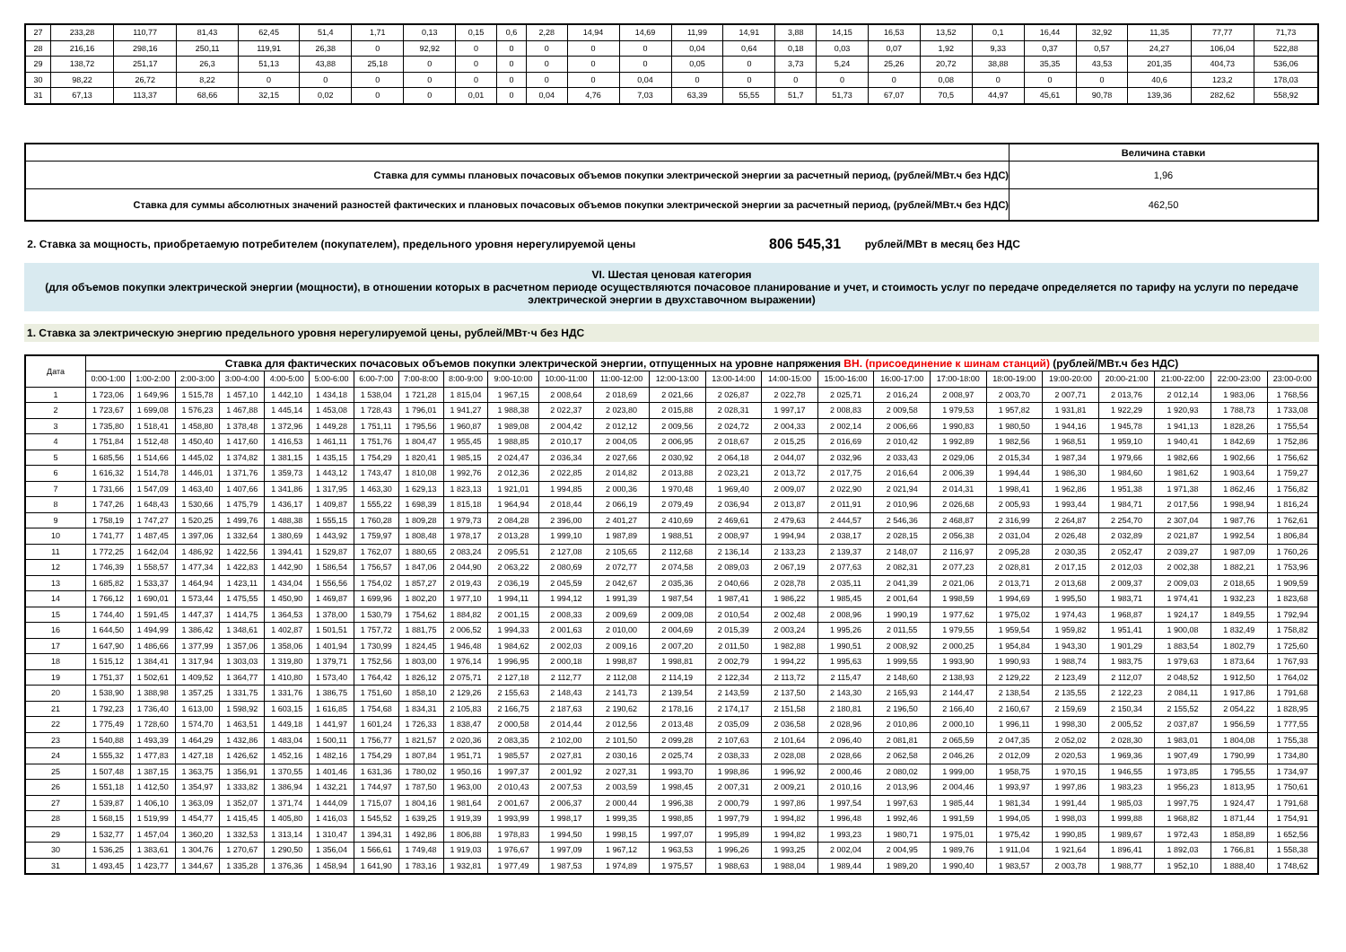| 27 | 233,28 | 110,77 | 81,43 | 62,45 | 51,4 | 1,71 | 0,13 | 0,15 | 0,6 | 2,28 | 14,94 | 14,69 | 11,99 | 14,91 | 3,88 | 14,15 | 16,53 | 13,52 | 0,1 | 16,44 | 32,92 | 11,35 | 77,77 | 71,73 |
| 28 | 216,16 | 298,16 | 250,11 | 119,91 | 26,38 | 0 | 92,92 | 0 | 0 | 0 | 0 | 0 | 0,04 | 0,64 | 0,18 | 0,03 | 0,07 | 1,92 | 9,33 | 0,37 | 0,57 | 24,27 | 106,04 | 522,88 |
| 29 | 138,72 | 251,17 | 26,3 | 51,13 | 43,88 | 25,18 | 0 | 0 | 0 | 0 | 0 | 0 | 0,05 | 0 | 3,73 | 5,24 | 25,26 | 20,72 | 38,88 | 35,35 | 43,53 | 201,35 | 404,73 | 536,06 |
| 30 | 98,22 | 26,72 | 8,22 | 0 | 0 | 0 | 0 | 0 | 0 | 0 | 0 | 0,04 | 0 | 0 | 0 | 0 | 0 | 0,08 | 0 | 0 | 0 | 40,6 | 123,2 | 178,03 |
| 31 | 67,13 | 113,37 | 68,66 | 32,15 | 0,02 | 0 | 0 | 0,01 | 0 | 0,04 | 4,76 | 7,03 | 63,39 | 55,55 | 51,7 | 51,73 | 67,07 | 70,5 | 44,97 | 45,61 | 90,78 | 139,36 | 282,62 | 558,92 |
| | Величина ставки |
| Ставка для суммы плановых почасовых объемов покупки электрической энергии за расчетный период, (рублей/МВт.ч без НДС) | 1,96 |
| Ставка для суммы абсолютных значений разностей фактических и плановых почасовых объемов покупки электрической энергии за расчетный период, (рублей/МВт.ч без НДС) | 462,50 |
2. Ставка за мощность, приобретаемую потребителем (покупателем), предельного уровня нерегулируемой цены 806 545,31 рублей/МВт в месяц без НДС
VI. Шестая ценовая категория
(для объемов покупки электрической энергии (мощности), в отношении которых в расчетном периоде осуществляются почасовое планирование и учет, и стоимость услуг по передаче определяется по тарифу на услуги по передаче электрической энергии в двухставочном выражении)
1. Ставка за электрическую энергию предельного уровня нерегулируемой цены, рублей/МВт·ч без НДС
| Дата | Ставка для фактических почасовых объемов покупки электрической энергии, отпущенных на уровне напряжения ВН. (присоединение к шинам станций) (рублей/МВт.ч без НДС) | | | | | | | | | | | | | | | | | | | | | | | |
| --- | --- | --- | --- | --- | --- | --- | --- | --- | --- | --- | --- | --- | --- | --- | --- | --- | --- | --- | --- | --- | --- | --- | --- | --- |
| | 0:00-1:00 | 1:00-2:00 | 2:00-3:00 | 3:00-4:00 | 4:00-5:00 | 5:00-6:00 | 6:00-7:00 | 7:00-8:00 | 8:00-9:00 | 9:00-10:00 | 10:00-11:00 | 11:00-12:00 | 12:00-13:00 | 13:00-14:00 | 14:00-15:00 | 15:00-16:00 | 16:00-17:00 | 17:00-18:00 | 18:00-19:00 | 19:00-20:00 | 20:00-21:00 | 21:00-22:00 | 22:00-23:00 | 23:00-0:00 |
| 1 | 1 723,06 | 1 649,96 | 1 515,78 | 1 457,10 | 1 442,10 | 1 434,18 | 1 538,04 | 1 721,28 | 1 815,04 | 1 967,15 | 2 008,64 | 2 018,69 | 2 021,66 | 2 026,87 | 2 022,78 | 2 025,71 | 2 016,24 | 2 008,97 | 2 003,70 | 2 007,71 | 2 013,76 | 2 012,14 | 1 983,06 | 1 768,56 |
| 2 | 1 723,67 | 1 699,08 | 1 576,23 | 1 467,88 | 1 445,14 | 1 453,08 | 1 728,43 | 1 796,01 | 1 941,27 | 1 988,38 | 2 022,37 | 2 023,80 | 2 015,88 | 2 028,31 | 1 997,17 | 2 008,83 | 2 009,58 | 1 979,53 | 1 957,82 | 1 931,81 | 1 922,29 | 1 920,93 | 1 788,73 | 1 733,08 |
| 3 | 1 735,80 | 1 518,41 | 1 458,80 | 1 378,48 | 1 372,96 | 1 449,28 | 1 751,11 | 1 795,56 | 1 960,87 | 1 989,08 | 2 004,42 | 2 012,12 | 2 009,56 | 2 024,72 | 2 004,33 | 2 002,14 | 2 006,66 | 1 990,83 | 1 980,50 | 1 944,16 | 1 945,78 | 1 941,13 | 1 828,26 | 1 755,54 |
| 4 | 1 751,84 | 1 512,48 | 1 450,40 | 1 417,60 | 1 416,53 | 1 461,11 | 1 751,76 | 1 804,47 | 1 955,45 | 1 988,85 | 2 010,17 | 2 004,05 | 2 006,95 | 2 018,67 | 2 015,25 | 2 016,69 | 2 010,42 | 1 992,89 | 1 982,56 | 1 968,51 | 1 959,10 | 1 940,41 | 1 842,69 | 1 752,86 |
| 5 | 1 685,56 | 1 514,66 | 1 445,02 | 1 374,82 | 1 381,15 | 1 435,15 | 1 754,29 | 1 820,41 | 1 985,15 | 2 024,47 | 2 036,34 | 2 027,66 | 2 030,92 | 2 064,18 | 2 044,07 | 2 032,96 | 2 033,43 | 2 029,06 | 2 015,34 | 1 987,34 | 1 979,66 | 1 982,66 | 1 902,66 | 1 756,62 |
| 6 | 1 616,32 | 1 514,78 | 1 446,01 | 1 371,76 | 1 359,73 | 1 443,12 | 1 743,47 | 1 810,08 | 1 992,76 | 2 012,36 | 2 022,85 | 2 014,82 | 2 013,88 | 2 023,21 | 2 013,72 | 2 017,75 | 2 016,64 | 2 006,39 | 1 994,44 | 1 986,30 | 1 984,60 | 1 981,62 | 1 903,64 | 1 759,27 |
| 7 | 1 731,66 | 1 547,09 | 1 463,40 | 1 407,66 | 1 341,86 | 1 317,95 | 1 463,30 | 1 629,13 | 1 823,13 | 1 921,01 | 1 994,85 | 2 000,36 | 1 970,48 | 1 969,40 | 2 009,07 | 2 022,90 | 2 021,94 | 2 014,31 | 1 998,41 | 1 962,86 | 1 951,38 | 1 971,38 | 1 862,46 | 1 756,82 |
| 8 | 1 747,26 | 1 648,43 | 1 530,66 | 1 475,79 | 1 436,17 | 1 409,87 | 1 555,22 | 1 698,39 | 1 815,18 | 1 964,94 | 2 018,44 | 2 066,19 | 2 079,49 | 2 036,94 | 2 013,87 | 2 011,91 | 2 010,96 | 2 026,68 | 2 005,93 | 1 993,44 | 1 984,71 | 2 017,56 | 1 998,94 | 1 816,24 |
| 9 | 1 758,19 | 1 747,27 | 1 520,25 | 1 499,76 | 1 488,38 | 1 555,15 | 1 760,28 | 1 809,28 | 1 979,73 | 2 084,28 | 2 396,00 | 2 401,27 | 2 410,69 | 2 469,61 | 2 479,63 | 2 444,57 | 2 546,36 | 2 468,87 | 2 316,99 | 2 264,87 | 2 254,70 | 2 307,04 | 1 987,76 | 1 762,61 |
| 10 | 1 741,77 | 1 487,45 | 1 397,06 | 1 332,64 | 1 380,69 | 1 443,92 | 1 759,97 | 1 808,48 | 1 978,17 | 2 013,28 | 1 999,10 | 1 987,89 | 1 988,51 | 2 008,97 | 1 994,94 | 2 038,17 | 2 028,15 | 2 056,38 | 2 031,04 | 2 026,48 | 2 032,89 | 2 021,87 | 1 992,54 | 1 806,84 |
| 11 | 1 772,25 | 1 642,04 | 1 486,92 | 1 422,56 | 1 394,41 | 1 529,87 | 1 762,07 | 1 880,65 | 2 083,24 | 2 095,51 | 2 127,08 | 2 105,65 | 2 112,68 | 2 136,14 | 2 133,23 | 2 139,37 | 2 148,07 | 2 116,97 | 2 095,28 | 2 030,35 | 2 052,47 | 2 039,27 | 1 987,09 | 1 760,26 |
| 12 | 1 746,39 | 1 558,57 | 1 477,34 | 1 422,83 | 1 442,90 | 1 586,54 | 1 756,57 | 1 847,06 | 2 044,90 | 2 063,22 | 2 080,69 | 2 072,77 | 2 074,58 | 2 089,03 | 2 067,19 | 2 077,63 | 2 082,31 | 2 077,23 | 2 028,81 | 2 017,15 | 2 012,03 | 2 002,38 | 1 882,21 | 1 753,96 |
| 13 | 1 685,82 | 1 533,37 | 1 464,94 | 1 423,11 | 1 434,04 | 1 556,56 | 1 754,02 | 1 857,27 | 2 019,43 | 2 036,19 | 2 045,59 | 2 042,67 | 2 035,36 | 2 040,66 | 2 028,78 | 2 035,11 | 2 041,39 | 2 021,06 | 2 013,71 | 2 013,68 | 2 009,37 | 2 009,03 | 2 018,65 | 1 909,59 |
| 14 | 1 766,12 | 1 690,01 | 1 573,44 | 1 475,55 | 1 450,90 | 1 469,87 | 1 699,96 | 1 802,20 | 1 977,10 | 1 994,11 | 1 994,12 | 1 991,39 | 1 987,54 | 1 987,41 | 1 986,22 | 1 985,45 | 2 001,64 | 1 998,59 | 1 994,69 | 1 995,50 | 1 983,71 | 1 974,41 | 1 932,23 | 1 823,68 |
| 15 | 1 744,40 | 1 591,45 | 1 447,37 | 1 414,75 | 1 364,53 | 1 378,00 | 1 530,79 | 1 754,62 | 1 884,82 | 2 001,15 | 2 008,33 | 2 009,69 | 2 009,08 | 2 010,54 | 2 002,48 | 2 008,96 | 1 990,19 | 1 977,62 | 1 975,02 | 1 974,43 | 1 968,87 | 1 924,17 | 1 849,55 | 1 792,94 |
| 16 | 1 644,50 | 1 494,99 | 1 386,42 | 1 348,61 | 1 402,87 | 1 501,51 | 1 757,72 | 1 881,75 | 2 006,52 | 1 994,33 | 2 001,63 | 2 010,00 | 2 004,69 | 2 015,39 | 2 003,24 | 1 995,26 | 2 011,55 | 1 979,55 | 1 959,54 | 1 959,82 | 1 951,41 | 1 900,08 | 1 832,49 | 1 758,82 |
| 17 | 1 647,90 | 1 486,66 | 1 377,99 | 1 357,06 | 1 358,06 | 1 401,94 | 1 730,99 | 1 824,45 | 1 946,48 | 1 984,62 | 2 002,03 | 2 009,16 | 2 007,20 | 2 011,50 | 1 982,88 | 1 990,51 | 2 008,92 | 2 000,25 | 1 954,84 | 1 943,30 | 1 901,29 | 1 883,54 | 1 802,79 | 1 725,60 |
| 18 | 1 515,12 | 1 384,41 | 1 317,94 | 1 303,03 | 1 319,80 | 1 379,71 | 1 752,56 | 1 803,00 | 1 976,14 | 1 996,95 | 2 000,18 | 1 998,87 | 1 998,81 | 2 002,79 | 1 994,22 | 1 995,63 | 1 999,55 | 1 993,90 | 1 990,93 | 1 988,74 | 1 983,75 | 1 979,63 | 1 873,64 | 1 767,93 |
| 19 | 1 751,37 | 1 502,61 | 1 409,52 | 1 364,77 | 1 410,80 | 1 573,40 | 1 764,42 | 1 826,12 | 2 075,71 | 2 127,18 | 2 112,77 | 2 112,08 | 2 114,19 | 2 122,34 | 2 113,72 | 2 115,47 | 2 148,60 | 2 138,93 | 2 129,22 | 2 123,49 | 2 112,07 | 2 048,52 | 1 912,50 | 1 764,02 |
| 20 | 1 538,90 | 1 388,98 | 1 357,25 | 1 331,75 | 1 331,76 | 1 386,75 | 1 751,60 | 1 858,10 | 2 129,26 | 2 155,63 | 2 148,43 | 2 141,73 | 2 139,54 | 2 143,59 | 2 137,50 | 2 143,30 | 2 165,93 | 2 144,47 | 2 138,54 | 2 135,55 | 2 122,23 | 2 084,11 | 1 917,86 | 1 791,68 |
| 21 | 1 792,23 | 1 736,40 | 1 613,00 | 1 598,92 | 1 603,15 | 1 616,85 | 1 754,68 | 1 834,31 | 2 105,83 | 2 166,75 | 2 187,63 | 2 190,62 | 2 178,16 | 2 174,17 | 2 151,58 | 2 180,81 | 2 196,50 | 2 166,40 | 2 160,67 | 2 159,69 | 2 150,34 | 2 155,52 | 2 054,22 | 1 828,95 |
| 22 | 1 775,49 | 1 728,60 | 1 574,70 | 1 463,51 | 1 449,18 | 1 441,97 | 1 601,24 | 1 726,33 | 1 838,47 | 2 000,58 | 2 014,44 | 2 012,56 | 2 013,48 | 2 035,09 | 2 036,58 | 2 028,96 | 2 010,86 | 2 000,10 | 1 996,11 | 1 998,30 | 2 005,52 | 2 037,87 | 1 956,59 | 1 777,55 |
| 23 | 1 540,88 | 1 493,39 | 1 464,29 | 1 432,86 | 1 483,04 | 1 500,11 | 1 756,77 | 1 821,57 | 2 020,36 | 2 083,35 | 2 102,00 | 2 101,50 | 2 099,28 | 2 107,63 | 2 101,64 | 2 096,40 | 2 081,81 | 2 065,59 | 2 047,35 | 2 052,02 | 2 028,30 | 1 983,01 | 1 804,08 | 1 755,38 |
| 24 | 1 555,32 | 1 477,83 | 1 427,18 | 1 426,62 | 1 452,16 | 1 482,16 | 1 754,29 | 1 807,84 | 1 951,71 | 1 985,57 | 2 027,81 | 2 030,16 | 2 025,74 | 2 038,33 | 2 028,08 | 2 028,66 | 2 062,58 | 2 046,26 | 2 012,09 | 2 020,53 | 1 969,36 | 1 907,49 | 1 790,99 | 1 734,80 |
| 25 | 1 507,48 | 1 387,15 | 1 363,75 | 1 356,91 | 1 370,55 | 1 401,46 | 1 631,36 | 1 780,02 | 1 950,16 | 1 997,37 | 2 001,92 | 2 027,31 | 1 993,70 | 1 998,86 | 1 996,92 | 2 000,46 | 2 080,02 | 1 999,00 | 1 958,75 | 1 970,15 | 1 946,55 | 1 973,85 | 1 795,55 | 1 734,97 |
| 26 | 1 551,18 | 1 412,50 | 1 354,97 | 1 333,82 | 1 386,94 | 1 432,21 | 1 744,97 | 1 787,50 | 1 963,00 | 2 010,43 | 2 007,53 | 2 003,59 | 1 998,45 | 2 007,31 | 2 009,21 | 2 010,16 | 2 013,96 | 2 004,46 | 1 993,97 | 1 997,86 | 1 983,23 | 1 956,23 | 1 813,95 | 1 750,61 |
| 27 | 1 539,87 | 1 406,10 | 1 363,09 | 1 352,07 | 1 371,74 | 1 444,09 | 1 715,07 | 1 804,16 | 1 981,64 | 2 001,67 | 2 006,37 | 2 000,44 | 1 996,38 | 2 000,79 | 1 997,86 | 1 997,54 | 1 997,63 | 1 985,44 | 1 981,34 | 1 991,44 | 1 985,03 | 1 997,75 | 1 924,47 | 1 791,68 |
| 28 | 1 568,15 | 1 519,99 | 1 454,77 | 1 415,45 | 1 405,80 | 1 416,03 | 1 545,52 | 1 639,25 | 1 919,39 | 1 993,99 | 1 998,17 | 1 999,35 | 1 998,85 | 1 997,79 | 1 994,82 | 1 996,48 | 1 992,46 | 1 991,59 | 1 994,05 | 1 998,03 | 1 999,88 | 1 968,82 | 1 871,44 | 1 754,91 |
| 29 | 1 532,77 | 1 457,04 | 1 360,20 | 1 332,53 | 1 313,14 | 1 310,47 | 1 394,31 | 1 492,86 | 1 806,88 | 1 978,83 | 1 994,50 | 1 998,15 | 1 997,07 | 1 995,89 | 1 994,82 | 1 993,23 | 1 980,71 | 1 975,01 | 1 975,42 | 1 990,85 | 1 989,67 | 1 972,43 | 1 858,89 | 1 652,56 |
| 30 | 1 536,25 | 1 383,61 | 1 304,76 | 1 270,67 | 1 290,50 | 1 356,04 | 1 566,61 | 1 749,48 | 1 919,03 | 1 976,67 | 1 997,09 | 1 967,12 | 1 963,53 | 1 996,26 | 1 993,25 | 2 002,04 | 2 004,95 | 1 989,76 | 1 911,04 | 1 921,64 | 1 896,41 | 1 892,03 | 1 766,81 | 1 558,38 |
| 31 | 1 493,45 | 1 423,77 | 1 344,67 | 1 335,28 | 1 376,36 | 1 458,94 | 1 641,90 | 1 783,16 | 1 932,81 | 1 977,49 | 1 987,53 | 1 974,89 | 1 975,57 | 1 988,63 | 1 988,04 | 1 989,44 | 1 989,20 | 1 990,40 | 1 983,57 | 2 003,78 | 1 988,77 | 1 952,10 | 1 888,40 | 1 748,62 |